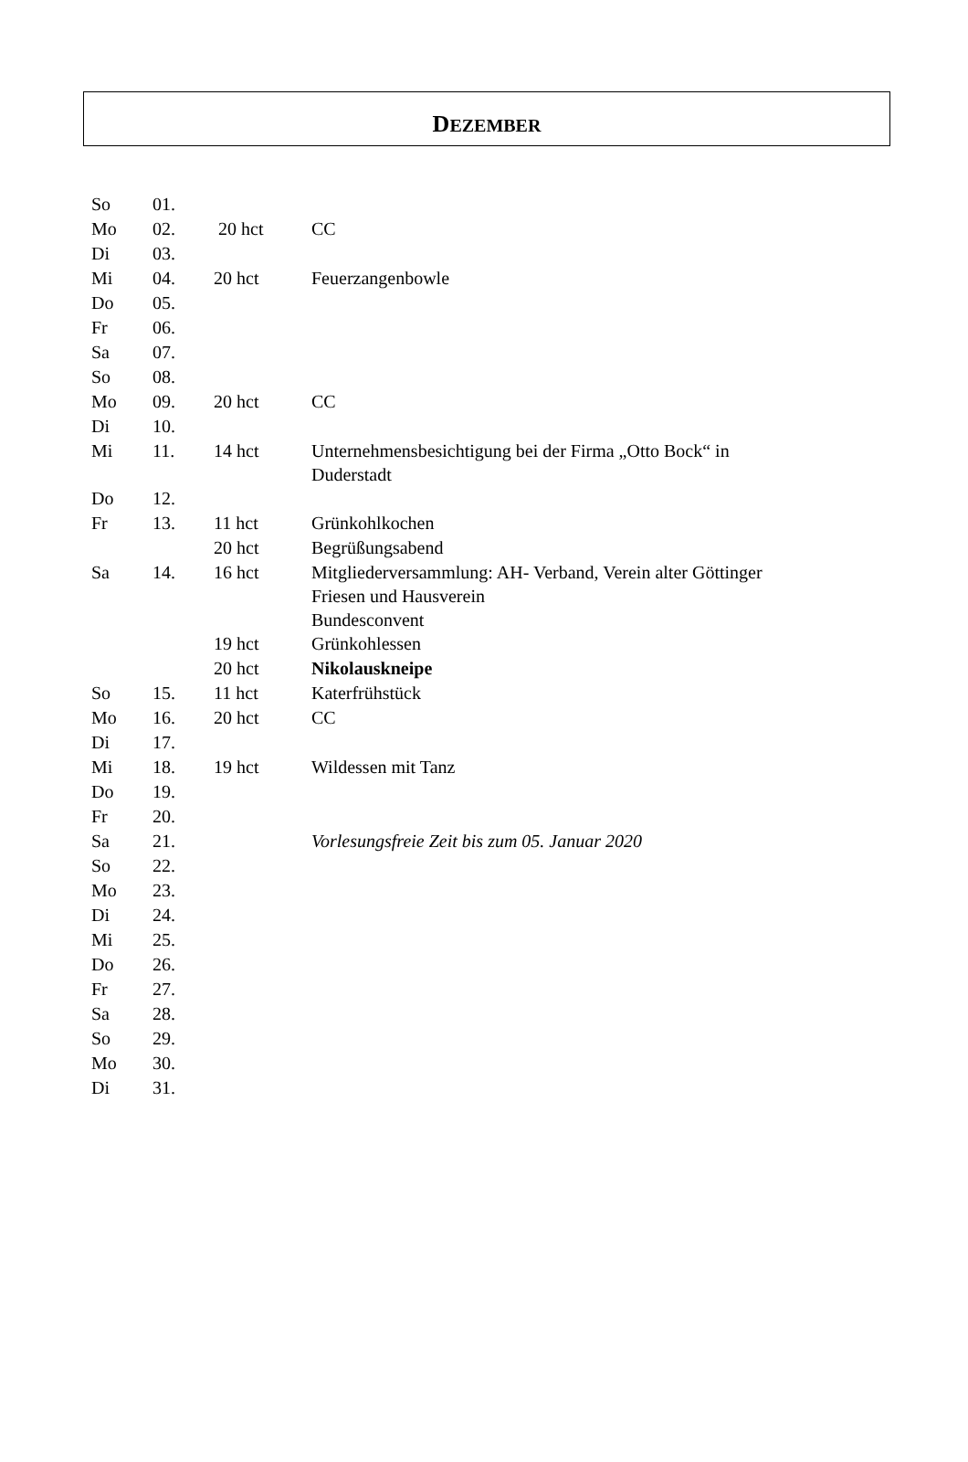DEZEMBER
| So | 01. | | |
| Mo | 02. | 20 hct | CC |
| Di | 03. | | |
| Mi | 04. | 20 hct | Feuerzangenbowle |
| Do | 05. | | |
| Fr | 06. | | |
| Sa | 07. | | |
| So | 08. | | |
| Mo | 09. | 20 hct | CC |
| Di | 10. | | |
| Mi | 11. | 14 hct | Unternehmensbesichtigung bei der Firma „Otto Bock“ in Duderstadt |
| Do | 12. | | |
| Fr | 13. | 11 hct | Grünkohlkochen |
| | | 20 hct | Begrüßungsabend |
| Sa | 14. | 16 hct | Mitgliederversammlung: AH- Verband, Verein alter Göttinger Friesen und Hausverein Bundesconvent |
| | | 19 hct | Grünkohlessen |
| | | 20 hct | Nikolauskneipe |
| So | 15. | 11 hct | Katerfrühstück |
| Mo | 16. | 20 hct | CC |
| Di | 17. | | |
| Mi | 18. | 19 hct | Wildessen mit Tanz |
| Do | 19. | | |
| Fr | 20. | | |
| Sa | 21. | | Vorlesungsfreie Zeit bis zum 05. Januar 2020 |
| So | 22. | | |
| Mo | 23. | | |
| Di | 24. | | |
| Mi | 25. | | |
| Do | 26. | | |
| Fr | 27. | | |
| Sa | 28. | | |
| So | 29. | | |
| Mo | 30. | | |
| Di | 31. | | |